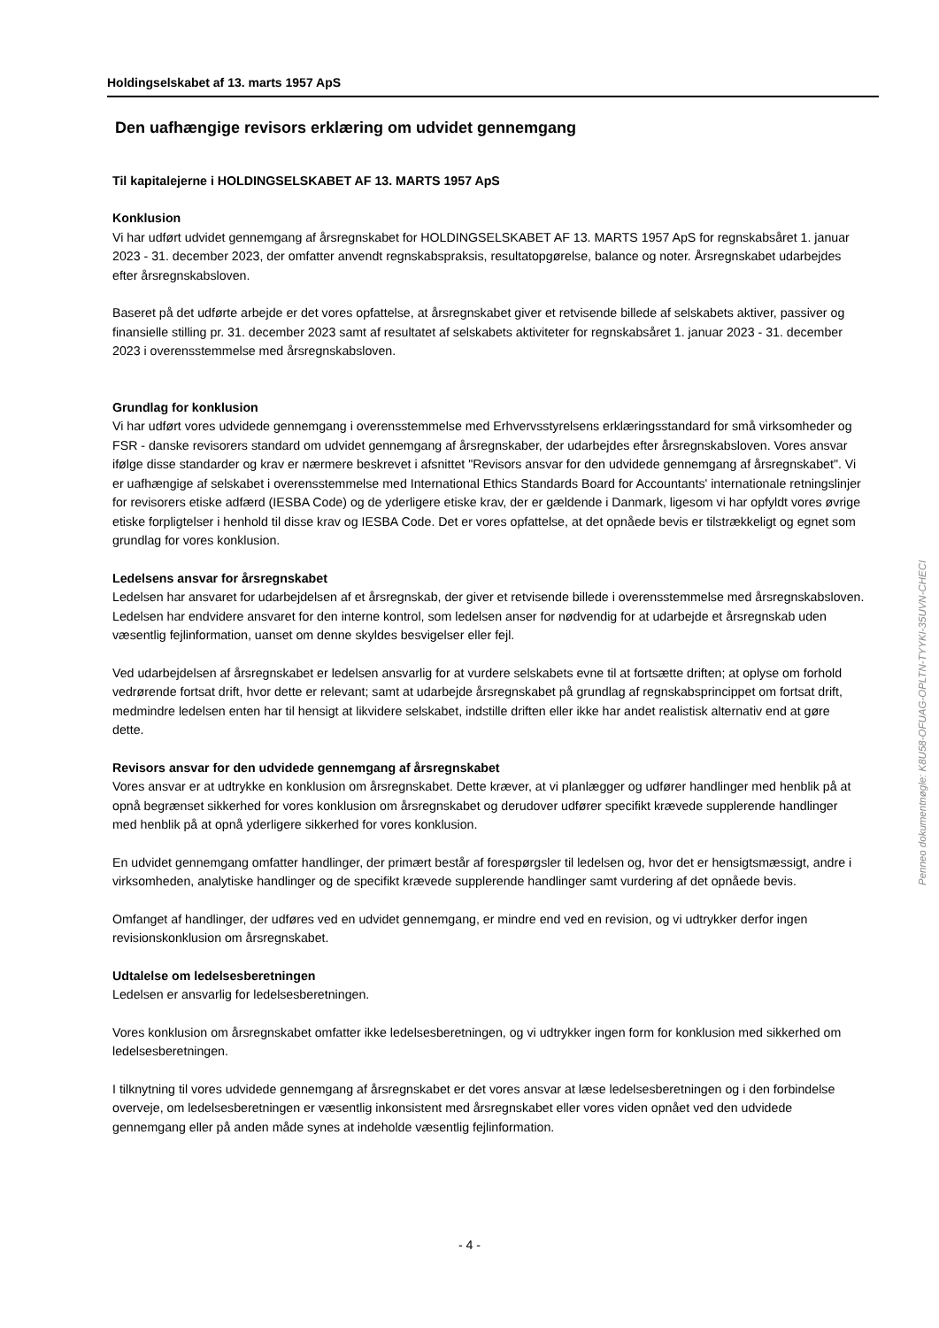Holdingselskabet af 13. marts 1957 ApS
Den uafhængige revisors erklæring om udvidet gennemgang
Til kapitalejerne i HOLDINGSELSKABET AF 13. MARTS 1957 ApS
Konklusion
Vi har udført udvidet gennemgang af årsregnskabet for HOLDINGSELSKABET AF 13. MARTS 1957 ApS for regnskabsåret 1. januar 2023 - 31. december 2023, der omfatter anvendt regnskabspraksis, resultatopgørelse, balance og noter. Årsregnskabet udarbejdes efter årsregnskabsloven.
Baseret på det udførte arbejde er det vores opfattelse, at årsregnskabet giver et retvisende billede af selskabets aktiver, passiver og finansielle stilling pr. 31. december 2023 samt af resultatet af selskabets aktiviteter for regnskabsåret 1. januar 2023 - 31. december 2023 i overensstemmelse med årsregnskabsloven.
Grundlag for konklusion
Vi har udført vores udvidede gennemgang i overensstemmelse med Erhvervsstyrelsens erklæringsstandard for små virksomheder og FSR - danske revisorers standard om udvidet gennemgang af årsregnskaber, der udarbejdes efter årsregnskabsloven. Vores ansvar ifølge disse standarder og krav er nærmere beskrevet i afsnittet "Revisors ansvar for den udvidede gennemgang af årsregnskabet". Vi er uafhængige af selskabet i overensstemmelse med International Ethics Standards Board for Accountants' internationale retningslinjer for revisorers etiske adfærd (IESBA Code) og de yderligere etiske krav, der er gældende i Danmark, ligesom vi har opfyldt vores øvrige etiske forpligtelser i henhold til disse krav og IESBA Code. Det er vores opfattelse, at det opnåede bevis er tilstrækkeligt og egnet som grundlag for vores konklusion.
Ledelsens ansvar for årsregnskabet
Ledelsen har ansvaret for udarbejdelsen af et årsregnskab, der giver et retvisende billede i overensstemmelse med årsregnskabsloven. Ledelsen har endvidere ansvaret for den interne kontrol, som ledelsen anser for nødvendig for at udarbejde et årsregnskab uden væsentlig fejlinformation, uanset om denne skyldes besvigelser eller fejl.
Ved udarbejdelsen af årsregnskabet er ledelsen ansvarlig for at vurdere selskabets evne til at fortsætte driften; at oplyse om forhold vedrørende fortsat drift, hvor dette er relevant; samt at udarbejde årsregnskabet på grundlag af regnskabsprincippet om fortsat drift, medmindre ledelsen enten har til hensigt at likvidere selskabet, indstille driften eller ikke har andet realistisk alternativ end at gøre dette.
Revisors ansvar for den udvidede gennemgang af årsregnskabet
Vores ansvar er at udtrykke en konklusion om årsregnskabet. Dette kræver, at vi planlægger og udfører handlinger med henblik på at opnå begrænset sikkerhed for vores konklusion om årsregnskabet og derudover udfører specifikt krævede supplerende handlinger med henblik på at opnå yderligere sikkerhed for vores konklusion.
En udvidet gennemgang omfatter handlinger, der primært består af forespørgsler til ledelsen og, hvor det er hensigtsmæssigt, andre i virksomheden, analytiske handlinger og de specifikt krævede supplerende handlinger samt vurdering af det opnåede bevis.
Omfanget af handlinger, der udføres ved en udvidet gennemgang, er mindre end ved en revision, og vi udtrykker derfor ingen revisionskonklusion om årsregnskabet.
Udtalelse om ledelsesberetningen
Ledelsen er ansvarlig for ledelsesberetningen.
Vores konklusion om årsregnskabet omfatter ikke ledelsesberetningen, og vi udtrykker ingen form for konklusion med sikkerhed om ledelsesberetningen.
I tilknytning til vores udvidede gennemgang af årsregnskabet er det vores ansvar at læse ledelsesberetningen og i den forbindelse overveje, om ledelsesberetningen er væsentlig inkonsistent med årsregnskabet eller vores viden opnået ved den udvidede gennemgang eller på anden måde synes at indeholde væsentlig fejlinformation.
Penneo dokumentnøgle: K8U58-OFUAG-OPLTN-TYYKI-35UVN-CHECI
- 4 -